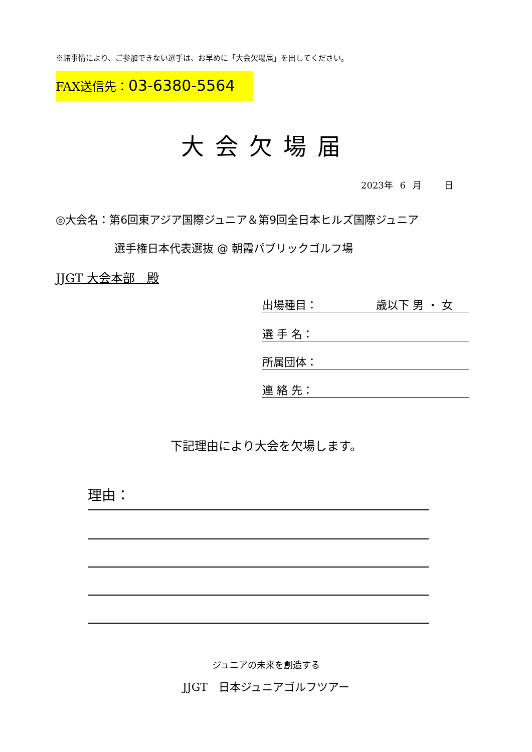※諸事情により、ご参加できない選手は、お早めに「大会欠場届」を出してください。
FAX送信先：03-6380-5564
大会欠場届
2023年 6 月 　 日
◎大会名：第6回東アジア国際ジュニア＆第9回全日本ヒルズ国際ジュニア
選手権日本代表選抜 @ 朝霞パブリックゴルフ場
JJGT 大会本部　殿
出場種目： 　　　　　歳以下 男 ・ 女
選 手 名：
所属団体：
連 絡 先：
下記理由により大会を欠場します。
理由：
ジュニアの未来を創造する
JJGT　日本ジュニアゴルフツアー